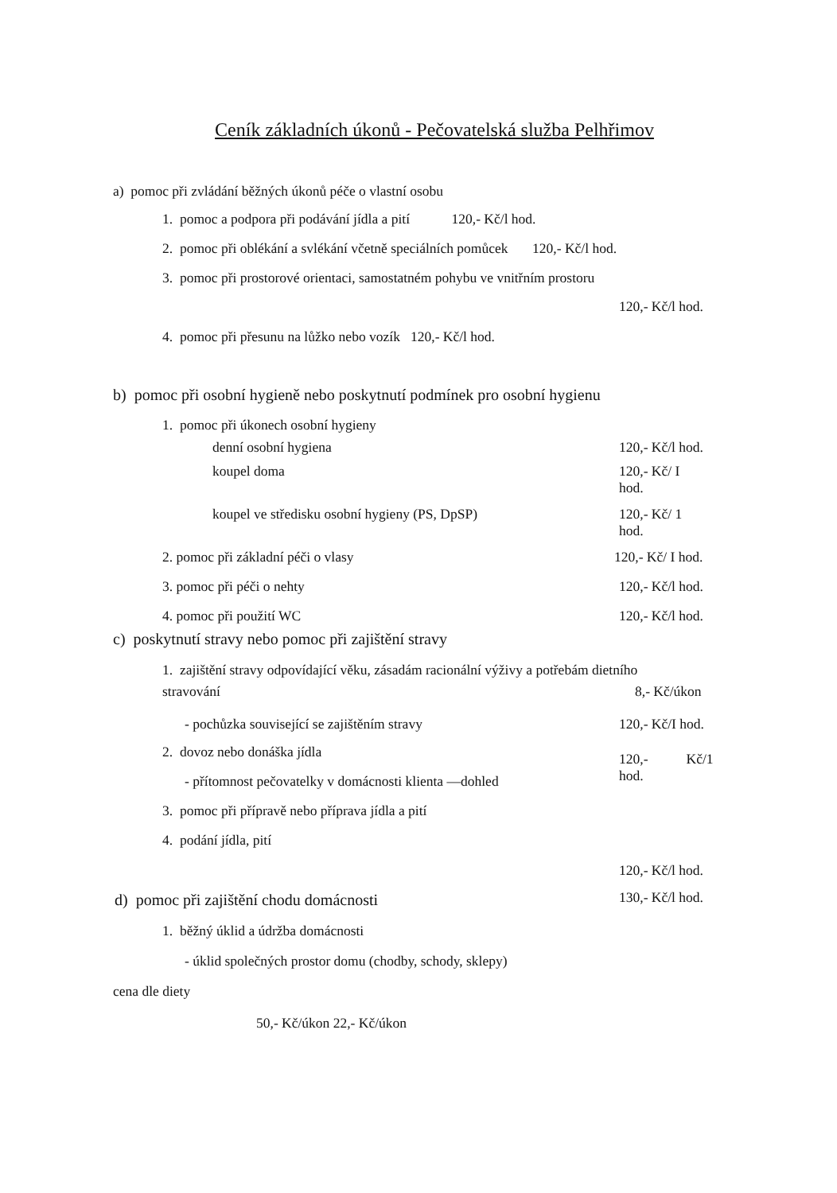Ceník základních úkonů - Pečovatelská služba Pelhřimov
a) pomoc při zvládání běžných úkonů péče o vlastní osobu
1. pomoc a podpora při podávání jídla a pití 120,- Kč/l hod.
2. pomoc při oblékání a svlékání včetně speciálních pomůcek 120,- Kč/l hod.
3. pomoc při prostorové orientaci, samostatném pohybu ve vnitřním prostoru
120,- Kč/l hod.
4. pomoc při přesunu na lůžko nebo vozík 120,- Kč/l hod.
b) pomoc při osobní hygieně nebo poskytnutí podmínek pro osobní hygienu
1. pomoc při úkonech osobní hygieny
denní osobní hygiena 120,- Kč/l hod.
koupel doma
120,- Kč/ I
hod.
koupel ve středisku osobní hygieny (PS, DpSP)
120,- Kč/ 1
hod.
2. pomoc při základní péči o vlasy 120,- Kč/ I hod.
3. pomoc při péči o nehty 120,- Kč/l hod.
4. pomoc při použití WC 120,- Kč/l hod.
c) poskytnutí stravy nebo pomoc při zajištění stravy
1. zajištění stravy odpovídající věku, zásadám racionální výživy a potřebám dietního
stravování 8,- Kč/úkon
- pochůzka související se zajištěním stravy 120,- Kč/I hod.
2. dovoz nebo donáška jídla
120,- Kč/1
hod.
- přítomnost pečovatelky v domácnosti klienta —dohled
3. pomoc při přípravě nebo příprava jídla a pití
4. podání jídla, pití
120,- Kč/l hod.
130,- Kč/l hod.
d) pomoc při zajištění chodu domácnosti
1. běžný úklid a údržba domácnosti
- úklid společných prostor domu (chodby, schody, sklepy)
cena dle diety
50,- Kč/úkon 22,- Kč/úkon